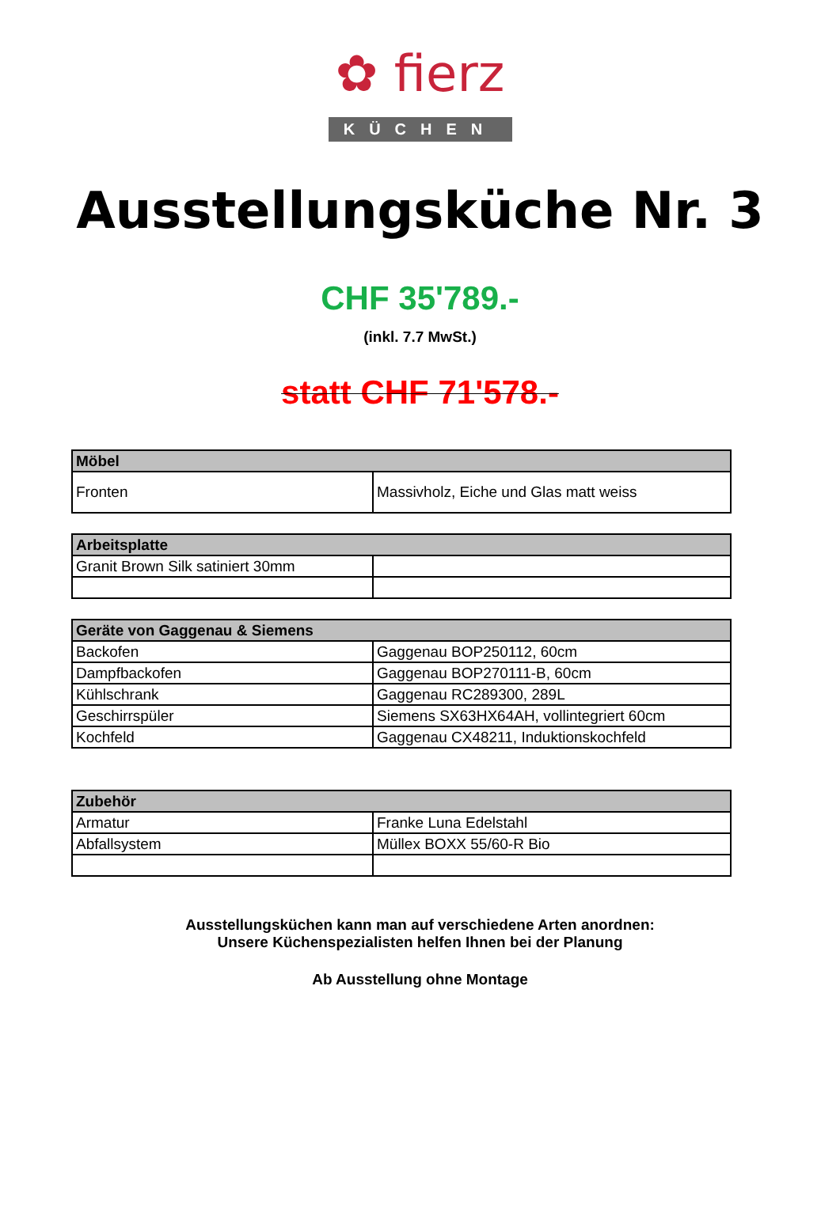✿ fierz
KÜCHEN
Ausstellungsküche Nr. 3
CHF 35'789.-
(inkl. 7.7 MwSt.)
statt CHF 71'578.-
| Möbel | |
| --- | --- |
| Fronten | Massivholz, Eiche und Glas matt weiss |
| Arbeitsplatte | |
| --- | --- |
| Granit Brown Silk satiniert 30mm | |
| Geräte von Gaggenau & Siemens | |
| --- | --- |
| Backofen | Gaggenau BOP250112, 60cm |
| Dampfbackofen | Gaggenau BOP270111-B, 60cm |
| Kühlschrank | Gaggenau RC289300, 289L |
| Geschirrspüler | Siemens SX63HX64AH, vollintegriert 60cm |
| Kochfeld | Gaggenau CX48211, Induktionskochfeld |
| Zubehör | |
| --- | --- |
| Armatur | Franke Luna Edelstahl |
| Abfallsystem | Müllex BOXX 55/60-R Bio |
Ausstellungsküchen kann man auf verschiedene Arten anordnen:
Unsere Küchenspezialisten helfen Ihnen bei der Planung
Ab Ausstellung ohne Montage